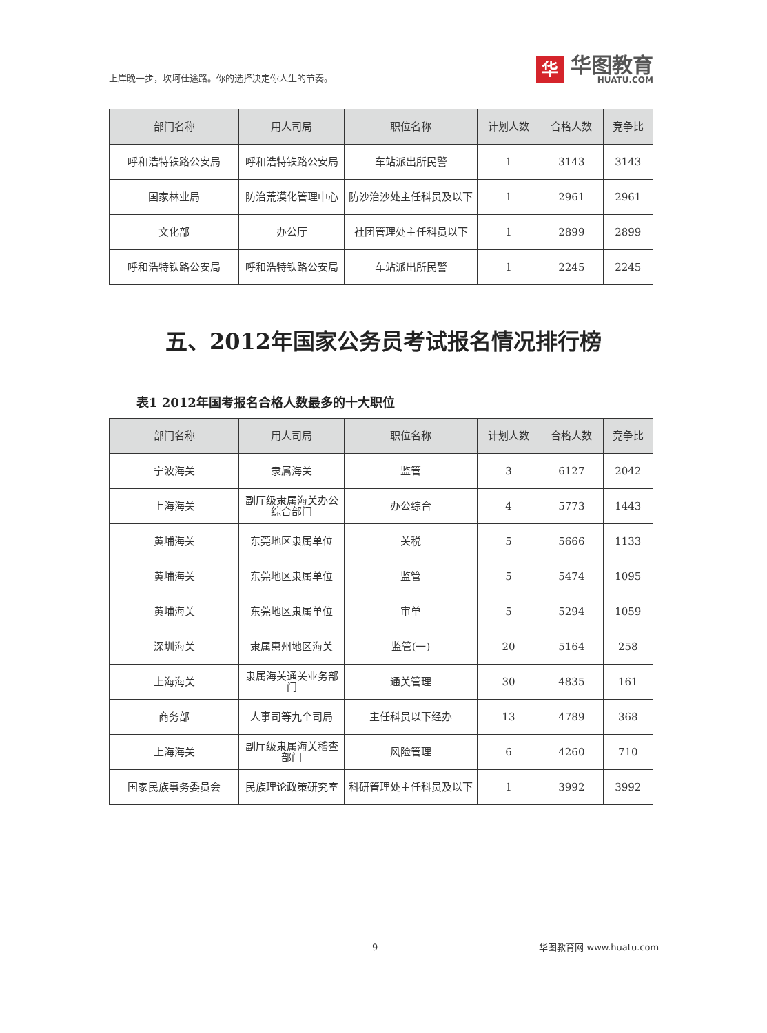上岸晚一步，坎坷仕途路。你的选择决定你人生的节奏。
华
华图教育
HUATU.COM
| 部门名称 | 用人司局 | 职位名称 | 计划人数 | 合格人数 | 竞争比 |
| --- | --- | --- | --- | --- | --- |
| 呼和浩特铁路公安局 | 呼和浩特铁路公安局 | 车站派出所民警 | 1 | 3143 | 3143 |
| 国家林业局 | 防治荒漠化管理中心 | 防沙治沙处主任科员及以下 | 1 | 2961 | 2961 |
| 文化部 | 办公厅 | 社团管理处主任科员以下 | 1 | 2899 | 2899 |
| 呼和浩特铁路公安局 | 呼和浩特铁路公安局 | 车站派出所民警 | 1 | 2245 | 2245 |
五、2012年国家公务员考试报名情况排行榜
表1 2012年国考报名合格人数最多的十大职位
| 部门名称 | 用人司局 | 职位名称 | 计划人数 | 合格人数 | 竞争比 |
| --- | --- | --- | --- | --- | --- |
| 宁波海关 | 隶属海关 | 监管 | 3 | 6127 | 2042 |
| 上海海关 | 副厅级隶属海关办公综合部门 | 办公综合 | 4 | 5773 | 1443 |
| 黄埔海关 | 东莞地区隶属单位 | 关税 | 5 | 5666 | 1133 |
| 黄埔海关 | 东莞地区隶属单位 | 监管 | 5 | 5474 | 1095 |
| 黄埔海关 | 东莞地区隶属单位 | 审单 | 5 | 5294 | 1059 |
| 深圳海关 | 隶属惠州地区海关 | 监管(一) | 20 | 5164 | 258 |
| 上海海关 | 隶属海关通关业务部门 | 通关管理 | 30 | 4835 | 161 |
| 商务部 | 人事司等九个司局 | 主任科员以下经办 | 13 | 4789 | 368 |
| 上海海关 | 副厅级隶属海关稽查部门 | 风险管理 | 6 | 4260 | 710 |
| 国家民族事务委员会 | 民族理论政策研究室 | 科研管理处主任科员及以下 | 1 | 3992 | 3992 |
9 华图教育网 www.huatu.com